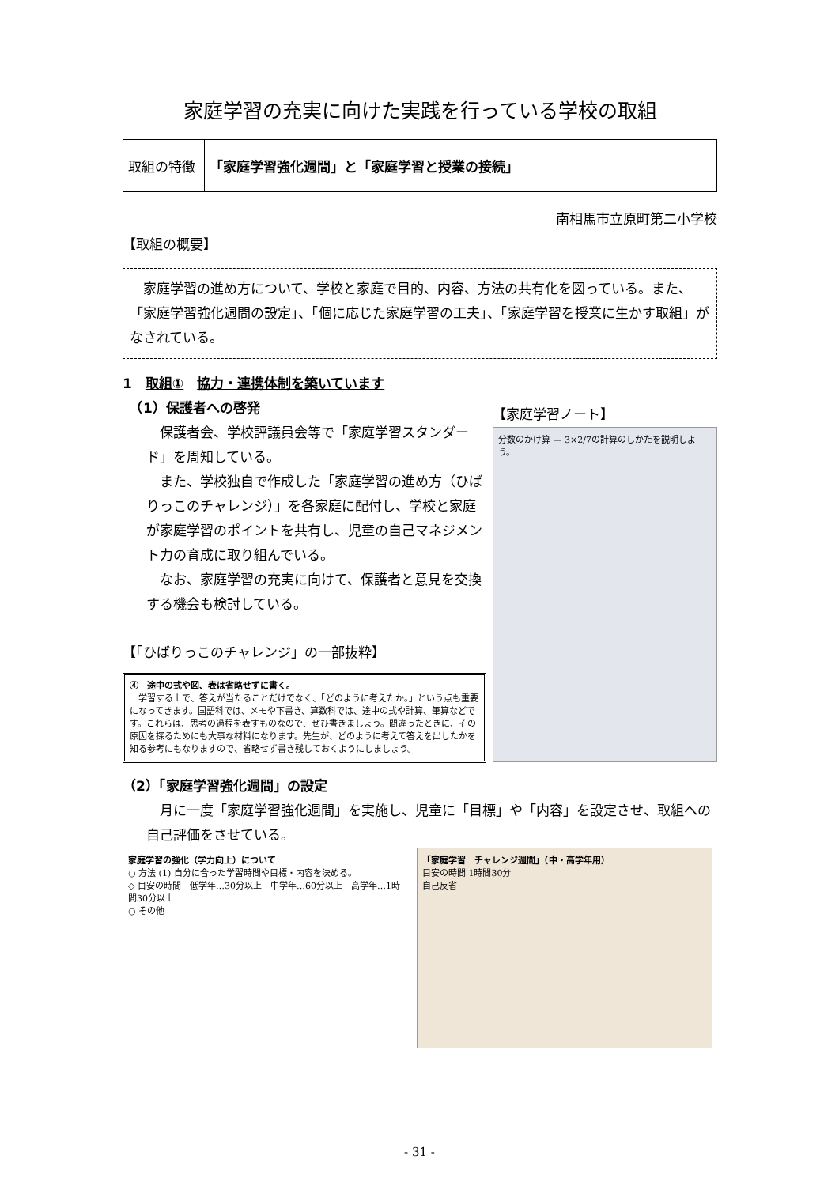家庭学習の充実に向けた実践を行っている学校の取組
| 取組の特徴 | 「家庭学習強化週間」と「家庭学習と授業の接続」 |
南相馬市立原町第二小学校
【取組の概要】
　家庭学習の進め方について、学校と家庭で目的、内容、方法の共有化を図っている。また、「家庭学習強化週間の設定」、「個に応じた家庭学習の工夫」、「家庭学習を授業に生かす取組」がなされている。
1　取組①　協力・連携体制を築いています
　（1）保護者への啓発
　保護者会、学校評議員会等で「家庭学習スタンダード」を周知している。
　また、学校独自で作成した「家庭学習の進め方（ひばりっこのチャレンジ）」を各家庭に配付し、学校と家庭が家庭学習のポイントを共有し、児童の自己マネジメント力の育成に取り組んでいる。
　なお、家庭学習の充実に向けて、保護者と意見を交換する機会も検討している。
【「ひばりっこのチャレンジ」の一部抜粋】
④　途中の式や図、表は省略せずに書く。
　学習する上で、答えが当たることだけでなく、「どのように考えたか。」という点も重要になってきます。国語科では、メモや下書き、算数科では、途中の式や計算、筆算などです。これらは、思考の過程を表すものなので、ぜひ書きましょう。間違ったときに、その原因を探るためにも大事な材料になります。先生が、どのように考えて答えを出したかを知る参考にもなりますので、省略せず書き残しておくようにしましょう。
【家庭学習ノート】
分数のかけ算 — 3×2/7の計算のしかたを説明しよう。
（2）「家庭学習強化週間」の設定
　月に一度「家庭学習強化週間」を実施し、児童に「目標」や「内容」を設定させ、取組への自己評価をさせている。
家庭学習の強化（学力向上）について
○ 方法 (1) 自分に合った学習時間や目標・内容を決める。
◇ 目安の時間　低学年…30分以上　中学年…60分以上　高学年…1時間30分以上
○ その他
「家庭学習　チャレンジ週間」（中・高学年用）
目安の時間 1時間30分
自己反省
- 31 -